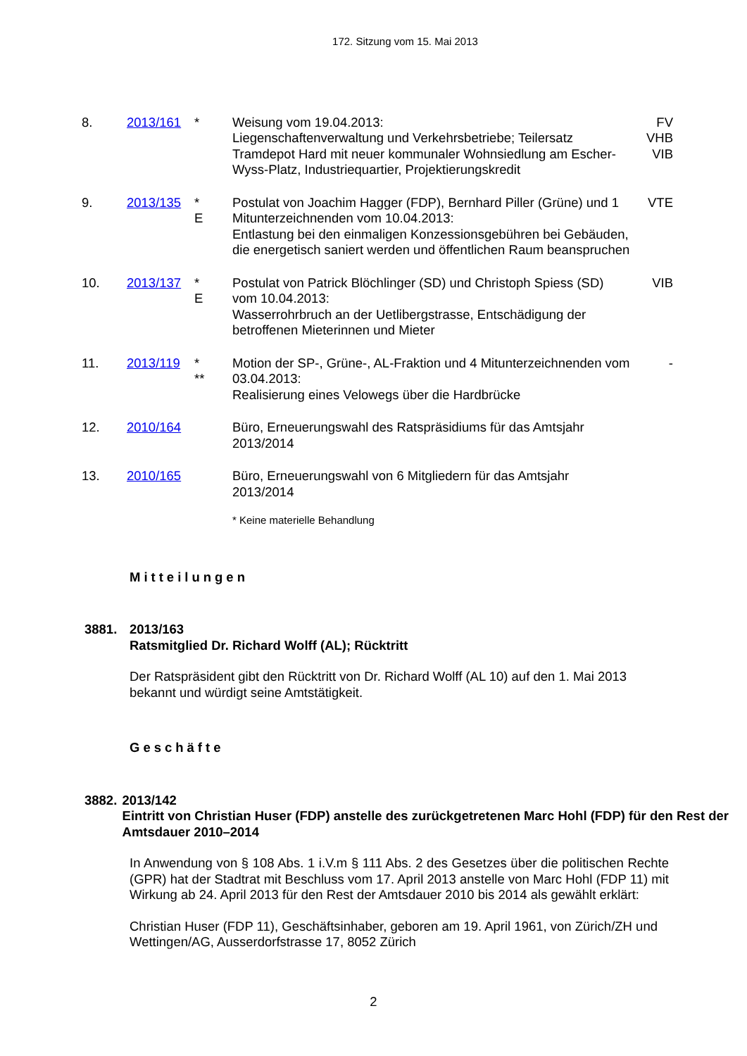172. Sitzung vom 15. Mai 2013
| 8. | 2013/161 | * | Weisung vom 19.04.2013: Liegenschaftenverwaltung und Verkehrsbetriebe; Teilersatz Tramdepot Hard mit neuer kommunaler Wohnsiedlung am Escher-Wyss-Platz, Industriequartier, Projektierungskredit | FV VHB VIB |
| 9. | 2013/135 | * E | Postulat von Joachim Hagger (FDP), Bernhard Piller (Grüne) und 1 Mitunterzeichnenden vom 10.04.2013: Entlastung bei den einmaligen Konzessionsgebühren bei Gebäuden, die energetisch saniert werden und öffentlichen Raum beanspruchen | VTE |
| 10. | 2013/137 | * E | Postulat von Patrick Blöchlinger (SD) und Christoph Spiess (SD) vom 10.04.2013: Wasserrohrbruch an der Uetlibergstrasse, Entschädigung der betroffenen Mieterinnen und Mieter | VIB |
| 11. | 2013/119 | * ** | Motion der SP-, Grüne-, AL-Fraktion und 4 Mitunterzeichnenden vom 03.04.2013: Realisierung eines Velowegs über die Hardbrücke | - |
| 12. | 2010/164 | | Büro, Erneuerungswahl des Ratspräsidiums für das Amtsjahr 2013/2014 | |
| 13. | 2010/165 | | Büro, Erneuerungswahl von 6 Mitgliedern für das Amtsjahr 2013/2014 | |
* Keine materielle Behandlung
Mitteilungen
3881. 2013/163
Ratsmitglied Dr. Richard Wolff (AL); Rücktritt
Der Ratspräsident gibt den Rücktritt von Dr. Richard Wolff (AL 10) auf den 1. Mai 2013 bekannt und würdigt seine Amtstätigkeit.
Geschäfte
3882. 2013/142
Eintritt von Christian Huser (FDP) anstelle des zurückgetretenen Marc Hohl (FDP) für den Rest der Amtsdauer 2010–2014
In Anwendung von § 108 Abs. 1 i.V.m § 111 Abs. 2 des Gesetzes über die politischen Rechte (GPR) hat der Stadtrat mit Beschluss vom 17. April 2013 anstelle von Marc Hohl (FDP 11) mit Wirkung ab 24. April 2013 für den Rest der Amtsdauer 2010 bis 2014 als gewählt erklärt:
Christian Huser (FDP 11), Geschäftsinhaber, geboren am 19. April 1961, von Zürich/ZH und Wettingen/AG, Ausserdorfstrasse 17, 8052 Zürich
2